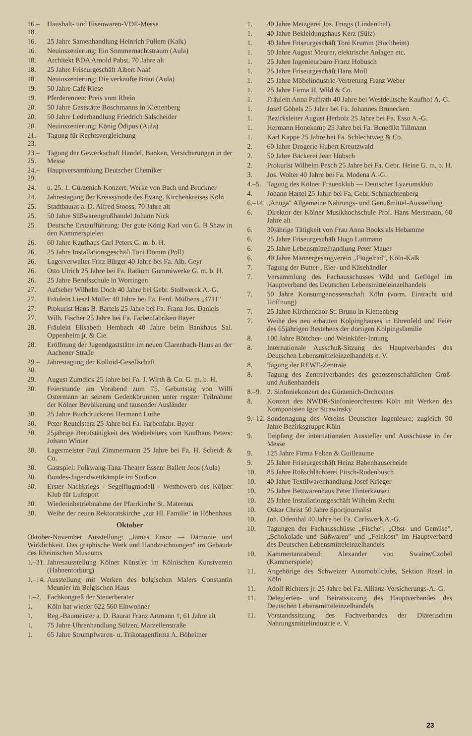16.–18. Haushalt- und Eisenwaren-VDE-Messe
16. 25 Jahre Samenhandlung Heinrich Pullem (Kalk)
16. Neuinszenierung: Ein Sommernachtstraum (Aula)
18. Architekt BDA Arnold Pabst, 70 Jahre alt
18. 25 Jahre Friseurgeschäft Albert Naaf
18. Neuinszenierung: Die verkaufte Braut (Aula)
19. 50 Jahre Café Riese
19. Pferderennen: Preis vom Rhein
20. 50 Jahre Gaststätte Boschmanns in Klettenberg
20. 50 Jahre Lederhandlung Friedrich Salscheider
20. Neuinszenierung: König Ödipus (Aula)
21.–23. Tagung für Rechtsvergleichung
23.–25. Tagung der Gewerkschaft Handel, Banken, Versicherungen in der Messe
24.–29. Hauptversammlung Deutscher Chemiker
24. u. 25. 1. Gürzenich-Konzert: Werke von Bach und Bruckner
24. Jahrestagung der Kreissynode des Evang. Kirchenkreises Köln
25. Stadtbaurat a. D. Alfred Stooss, 70 Jahre alt
25. 50 Jahre Süßwarengroßhandel Johann Nick
25. Deutsche Erstaufführung: Der gute König Karl von G. B Shaw in den Kammerspielen
26. 60 Jahre Kaufhaus Carl Peters G. m. b. H.
26. 25 Jahre Installationsgeschäft Toni Domm (Poll)
26. Lagerverwalter Fritz Bürger 40 Jahre bei Fa. Alb. Geyr
26. Otto Ulrich 25 Jahre bei Fa. Radium Gummiwerke G. m. b. H.
26. 25 Jahre Berufsschule in Worringen
27. Aufseher Wilhelm Doch 40 Jahre bei Gebr. Stollwerck A.-G.
27. Fräulein Liesel Müller 40 Jahre bei Fa. Ferd. Mülhens „4711"
27. Prokurist Hans B. Bartels 25 Jahre bei Fa. Franz Jos. Daniels
27. Wilh. Fischer 25 Jahre bei Fa. Farbenfabriken Bayer
28. Fräulein Elisabeth Hembach 40 Jahre beim Bankhaus Sal. Oppenheim jr. & Cie.
28. Eröffnung der Jugendgaststätte im neuen Clarenbach-Haus an der Aachener Straße
29.–30. Jahrestagung der Kolloid-Gesellschaft
29. August Zumdick 25 Jahre bei Fa. J. Wirth & Co. G. m. b. H.
30. Feierstunde am Vorabend zum 75. Geburtstag von Willi Ostermann an seinem Gedenkbrunnen unter regster Teilnahme der Kölner Bevölkerung und tausender Ausländer
30. 25 Jahre Buchdruckerei Hermann Luthe
30. Peter Reutelsterz 25 Jahre bei Fa. Farbenfabr. Bayer
30. 25jährige Berufstätigkeit des Werbeleiters vom Kaufhaus Peters: Johann Winter
30. Lagermeister Paul Zimmermann 25 Jahre bei Fa. H. Scheidt & Co.
30. Gastspiel: Folkwang-Tanz-Theater Essen: Ballett Joos (Aula)
30. Bundes-Jugendwettkämpfe im Stadion
30. Erster Nachkriegs - Segelflugmodell - Wettbewerb des Kölner Klub für Luftsport
30. Wiederinbetriebnahme der Pfarrkirche St. Maternus
30. Weihe der neuen Rektoratskirche „zur Hl. Familie" in Höhenhaus
Oktober
Oktober-November Ausstellung: „James Ensor — Dämonie und Wirklichkeit. Das graphische Werk und Handzeichnungen" im Gebäude des Rheinischen Museums
1.–31. Jahresausstellung Kölner Künstler im Kölnischen Kunstverein (Hahnentorburg)
1.–14. Ausstellung mit Werken des belgischen Malers Constantin Meunier im Belgischen Haus
1.–2. Fachkongreß der Steuerberater
1. Köln hat wieder 622 560 Einwohner
1. Reg.-Baumeister a. D. Baurat Franz Artmann †, 61 Jahre alt
1. 75 Jahre Uhrenhandlung Sülzen, Marzellenstraße
1. 65 Jahre Strumpfwaren- u. Trikotagenfirma A. Böheimer
1. 40 Jahre Metzgerei Jos. Frings (Lindenthal)
1. 40 Jahre Bekleidungshaus Kerz (Sülz)
1. 40 Jahre Friseurgeschäft Toni Krumm (Buchheim)
1. 50 Jahre August Meurer, elektrische Anlagen etc.
1. 25 Jahre Ingenieurbüro Franz Hobusch
1. 25 Jahre Friseurgeschäft Hans Moll
1. 25 Jahre Möbelindustrie-Vertretung Franz Weber
1. 25 Jahre Firma H. Wild & Co.
1. Fräulein Anna Paffrath 40 Jahre bei Westdeutsche Kaufhof A.-G.
1. Josef Göbels 25 Jahre bei Fa. Johannes Brunecken
1. Bezirksleiter August Herholz 25 Jahre bei Fa. Esso A.-G.
1. Hermann Honekamp 25 Jahre bei Fa. Benedikt Tillmann
1. Karl Kappe 25 Jahre bei Fa. Schlechtweg & Co.
2. 60 Jahre Drogerie Hubert Kreutzwald
2. 50 Jahre Bäckerei Jean Hübsch
2. Prokurist Wilhelm Pesch 25 Jahre bei Fa. Gebr. Heine G. m. b. H.
3. Jos. Wolter 40 Jahre bei Fa. Modena A.-G.
4.–5. Tagung des Kölner Frauenklub — Deutscher Lyzeumsklub
4. Johann Hartel 25 Jahre bei Fa. Gebr. Schmachtenberg
6.–14. „Anuga" Allgemeine Nahrungs- und Genußmittel-Ausstellung
6. Direktor der Kölner Musikhochschule Prof. Hans Mersmann, 60 Jahre alt
6. 30jährige Tätigkeit von Frau Anna Books als Hebamme
6. 25 Jahre Friseurgeschäft Hugo Luttmann
6. 25 Jahre Lebensmittelhandlung Peter Mauer
6. 40 Jahre Männergesangverein „Flügelrad", Köln-Kalk
7. Tagung der Butter-, Eier- und Käsehändler
7. Versammlung des Fachausschusses Wild und Geflügel im Hauptverband des Deutschen Lebensmitteleinzelhandels
7. 50 Jahre Konsumgenossenschaft Köln (vorm. Eintracht und Hoffnung)
7. 25 Jahre Kirchenchor St. Bruno in Klettenberg
7. Weihe des neu erbauten Kolpinghauses in Ehrenfeld und Feier des 65jährigen Bestehens der dortigen Kolpingsfamilie
8. 100 Jahre Böttcher- und Weinküfer-Innung
8. Internationale Ausschuß-Sitzung des Hauptverbandes des Deutschen Lebensmitteleinzelhandels e. V.
8. Tagung der REWE-Zentrale
8. Tagung des Zentralverbandes des genossenschaftlichen Groß- und Außenhandels
8.–9. 2. Sinfoniekonzert des Gürzenich-Orchesters
8. Konzert des NWDR-Sinfonieorchesters Köln mit Werken des Komponisten Igor Strawinsky
9.–12. Sondertagung des Vereins Deutscher Ingenieure; zugleich 90 Jahre Bezirksgruppe Köln
9. Empfang der internationalen Aussteller und Ausschüsse in der Messe
9. 125 Jahre Firma Felten & Guilleaume
9. 25 Jahre Friseurgeschäft Heinz Babenhauserheide
10. 85 Jahre Roßschlächterei Pitsch-Rodenbusch
10. 40 Jahre Textilwarenhandlung Josef Krieger
10. 25 Jahre Bettwarenhaus Peter Hinterkausen
10. 25 Jahre Installationsgeschäft Wilhelm Recht
10. Oskar Christ 50 Jahre Sportjournalist
10. Joh. Odenthal 40 Jahre bei Fa. Carlswerk A.-G.
10. Tagungen der Fachausschüsse „Fische", „Obst- und Gemüse", „Schokolade und Süßwaren" und „Feinkost" im Hauptverband des Deutschen Lebensmitteleinzelhandels
10. Kammertanzabend: Alexander von Swaine/Czobel (Kammerspiele)
11. Angehörige des Schweizer Automobilclubs, Sektion Basel in Köln
11. Adolf Richters jr. 25 Jahre bei Fa. Allianz-Versicherungs-A.-G.
11. Delegierten- und Beiratssitzung des Hauptverbandes des Deutschen Lebensmitteleinzelhandels
11. Vorstandssitzung des Fachverbandes der Diätetischen Nahrungsmittelindustrie e. V.
23